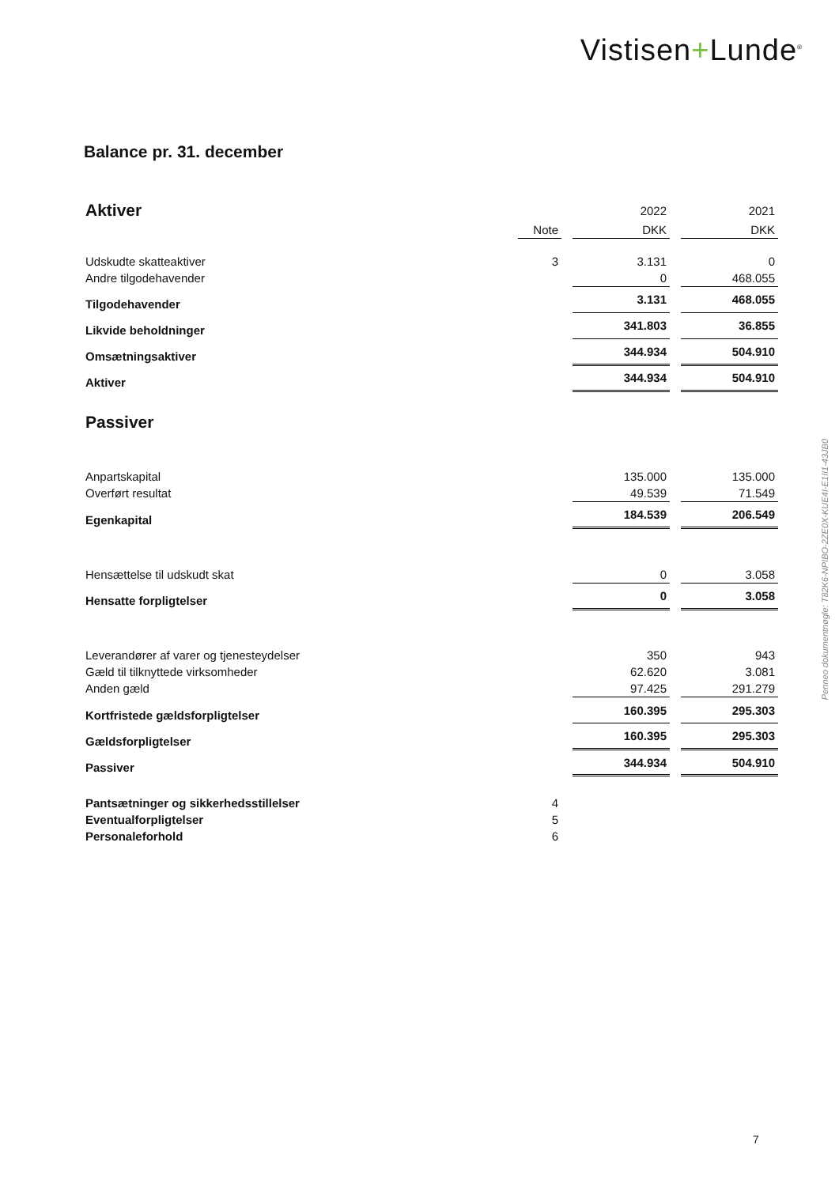Vistisen+Lunde<sup>®</sup>
Balance pr. 31. december
| Aktiver | | | 2022 | | 2021 |
| | Note | | DKK | | DKK |
| Udskudte skatteaktiver | 3 | | 3.131 | | 0 |
| Andre tilgodehavender | | | 0 | | 468.055 |
| Tilgodehavender | | | 3.131 | | 468.055 |
| Likvide beholdninger | | | 341.803 | | 36.855 |
| Omsætningsaktiver | | | 344.934 | | 504.910 |
| Aktiver | | | 344.934 | | 504.910 |
| Passiver | | | | | |
| Anpartskapital | | | 135.000 | | 135.000 |
| Overført resultat | | | 49.539 | | 71.549 |
| Egenkapital | | | 184.539 | | 206.549 |
| Hensættelse til udskudt skat | | | 0 | | 3.058 |
| Hensatte forpligtelser | | | 0 | | 3.058 |
| Leverandører af varer og tjenesteydelser | | | 350 | | 943 |
| Gæld til tilknyttede virksomheder | | | 62.620 | | 3.081 |
| Anden gæld | | | 97.425 | | 291.279 |
| Kortfristede gældsforpligtelser | | | 160.395 | | 295.303 |
| Gældsforpligtelser | | | 160.395 | | 295.303 |
| Passiver | | | 344.934 | | 504.910 |
| Pantsætninger og sikkerhedsstillelser | 4 | | | | |
| Eventualforpligtelser | 5 | | | | |
| Personaleforhold | 6 | | | | |
Penneo dokumentnøgle: T82K6-NPIBO-2ZE0X-KUE4I-E1II1-43JB0
7